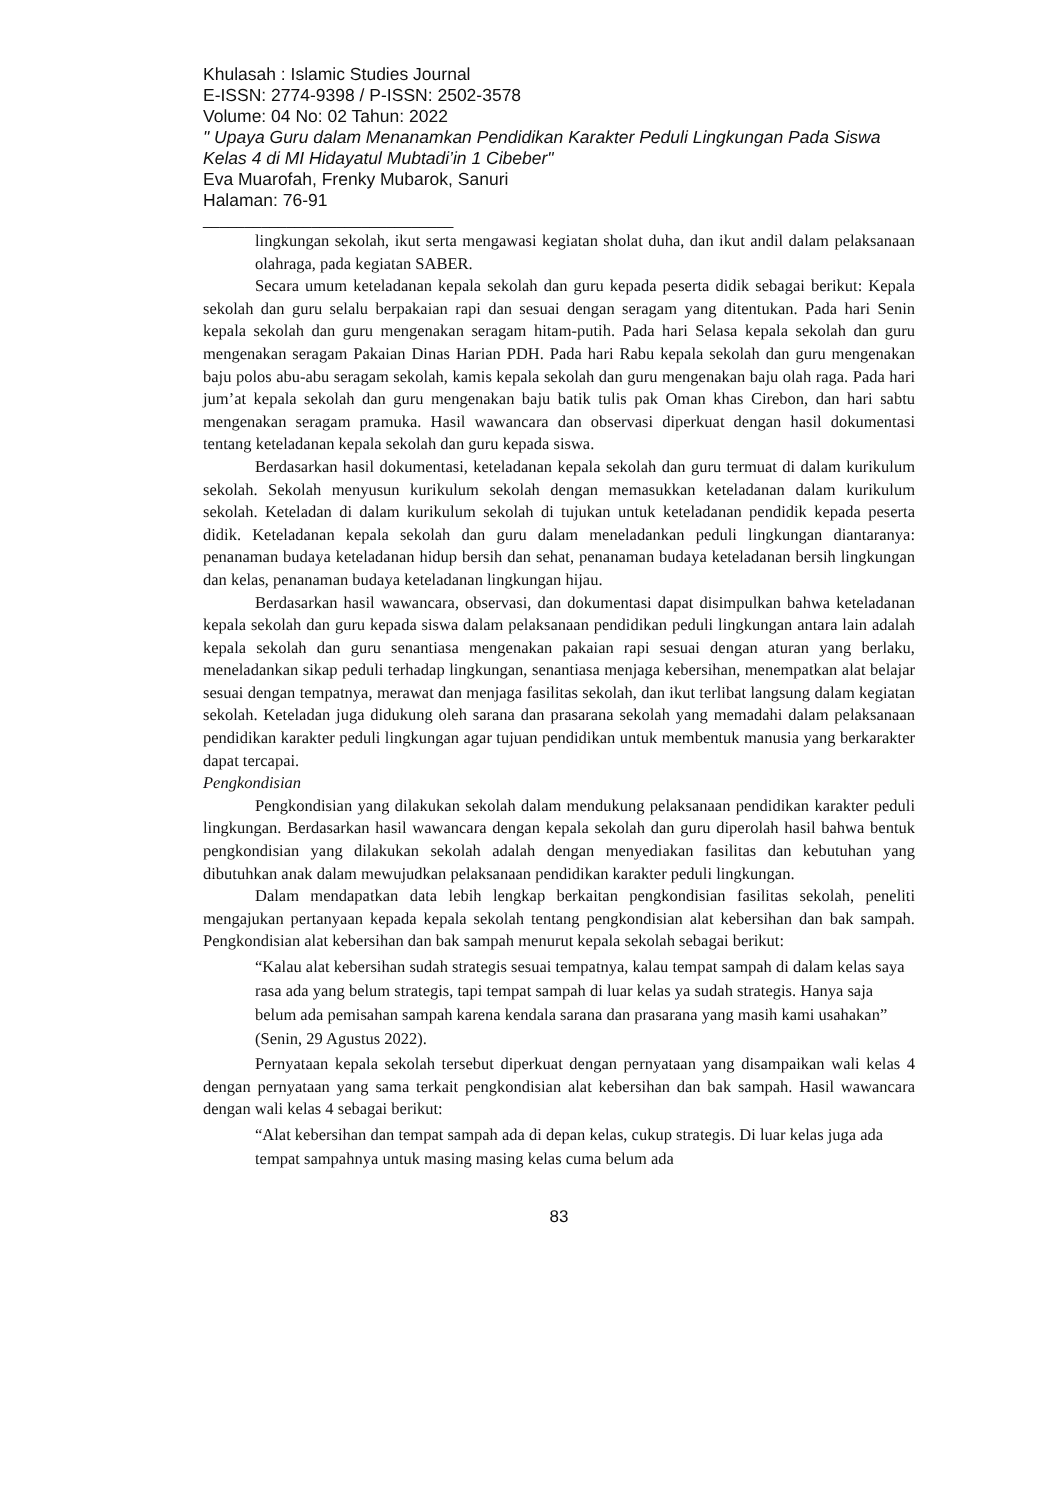Khulasah : Islamic Studies Journal
E-ISSN: 2774-9398 / P-ISSN: 2502-3578
Volume: 04 No: 02 Tahun: 2022
" Upaya Guru dalam Menanamkan Pendidikan Karakter Peduli Lingkungan Pada Siswa Kelas 4 di MI Hidayatul Mubtadi’in 1 Cibeber"
Eva Muarofah, Frenky Mubarok, Sanuri
Halaman: 76-91
______________________________
lingkungan sekolah, ikut serta mengawasi kegiatan sholat duha, dan ikut andil dalam pelaksanaan olahraga, pada kegiatan SABER.
Secara umum keteladanan kepala sekolah dan guru kepada peserta didik sebagai berikut: Kepala sekolah dan guru selalu berpakaian rapi dan sesuai dengan seragam yang ditentukan. Pada hari Senin kepala sekolah dan guru mengenakan seragam hitam-putih. Pada hari Selasa kepala sekolah dan guru mengenakan seragam Pakaian Dinas Harian PDH. Pada hari Rabu kepala sekolah dan guru mengenakan baju polos abu-abu seragam sekolah, kamis kepala sekolah dan guru mengenakan baju olah raga. Pada hari jum’at kepala sekolah dan guru mengenakan baju batik tulis pak Oman khas Cirebon, dan hari sabtu mengenakan seragam pramuka. Hasil wawancara dan observasi diperkuat dengan hasil dokumentasi tentang keteladanan kepala sekolah dan guru kepada siswa.
Berdasarkan hasil dokumentasi, keteladanan kepala sekolah dan guru termuat di dalam kurikulum sekolah. Sekolah menyusun kurikulum sekolah dengan memasukkan keteladanan dalam kurikulum sekolah. Keteladan di dalam kurikulum sekolah di tujukan untuk keteladanan pendidik kepada peserta didik. Keteladanan kepala sekolah dan guru dalam meneladankan peduli lingkungan diantaranya: penanaman budaya keteladanan hidup bersih dan sehat, penanaman budaya keteladanan bersih lingkungan dan kelas, penanaman budaya keteladanan lingkungan hijau.
Berdasarkan hasil wawancara, observasi, dan dokumentasi dapat disimpulkan bahwa keteladanan kepala sekolah dan guru kepada siswa dalam pelaksanaan pendidikan peduli lingkungan antara lain adalah kepala sekolah dan guru senantiasa mengenakan pakaian rapi sesuai dengan aturan yang berlaku, meneladankan sikap peduli terhadap lingkungan, senantiasa menjaga kebersihan, menempatkan alat belajar sesuai dengan tempatnya, merawat dan menjaga fasilitas sekolah, dan ikut terlibat langsung dalam kegiatan sekolah. Keteladan juga didukung oleh sarana dan prasarana sekolah yang memadahi dalam pelaksanaan pendidikan karakter peduli lingkungan agar tujuan pendidikan untuk membentuk manusia yang berkarakter dapat tercapai.
Pengkondisian
Pengkondisian yang dilakukan sekolah dalam mendukung pelaksanaan pendidikan karakter peduli lingkungan. Berdasarkan hasil wawancara dengan kepala sekolah dan guru diperolah hasil bahwa bentuk pengkondisian yang dilakukan sekolah adalah dengan menyediakan fasilitas dan kebutuhan yang dibutuhkan anak dalam mewujudkan pelaksanaan pendidikan karakter peduli lingkungan.
Dalam mendapatkan data lebih lengkap berkaitan pengkondisian fasilitas sekolah, peneliti mengajukan pertanyaan kepada kepala sekolah tentang pengkondisian alat kebersihan dan bak sampah. Pengkondisian alat kebersihan dan bak sampah menurut kepala sekolah sebagai berikut:
“Kalau alat kebersihan sudah strategis sesuai tempatnya, kalau tempat sampah di dalam kelas saya rasa ada yang belum strategis, tapi tempat sampah di luar kelas ya sudah strategis. Hanya saja belum ada pemisahan sampah karena kendala sarana dan prasarana yang masih kami usahakan” (Senin, 29 Agustus 2022).
Pernyataan kepala sekolah tersebut diperkuat dengan pernyataan yang disampaikan wali kelas 4 dengan pernyataan yang sama terkait pengkondisian alat kebersihan dan bak sampah. Hasil wawancara dengan wali kelas 4 sebagai berikut:
“Alat kebersihan dan tempat sampah ada di depan kelas, cukup strategis. Di luar kelas juga ada tempat sampahnya untuk masing masing kelas cuma belum ada
83